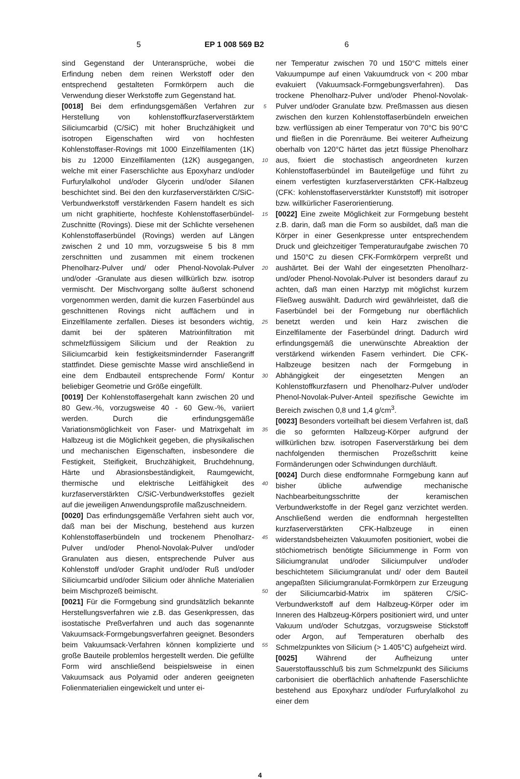5 EP 1 008 569 B2 6
sind Gegenstand der Unteransprüche, wobei die Erfindung neben dem reinen Werkstoff oder den entsprechend gestalteten Formkörpern auch die Verwendung dieser Werkstoffe zum Gegenstand hat.
[0018] Bei dem erfindungsgemäßen Verfahren zur Herstellung von kohlenstoffkurzfaserverstärktem Siliciumcarbid (C/SiC) mit hoher Bruchzähigkeit und isotropen Eigenschaften wird von hochfesten Kohlenstoffaser-Rovings mit 1000 Einzelfilamenten (1K) bis zu 12000 Einzelfilamenten (12K) ausgegangen, welche mit einer Faserschlichte aus Epoxyharz und/oder Furfurylalkohol und/oder Glycerin und/oder Silanen beschichtet sind. Bei den den kurzfaserverstärkten C/SiC-Verbundwerkstoff verstärkenden Fasern handelt es sich um nicht graphitierte, hochfeste Kohlenstoffaserbündel-Zuschnitte (Rovings). Diese mit der Schlichte versehenen Kohlenstoffaserbündel (Rovings) werden auf Längen zwischen 2 und 10 mm, vorzugsweise 5 bis 8 mm zerschnitten und zusammen mit einem trockenen Phenolharz-Pulver und/ oder Phenol-Novolak-Pulver und/oder -Granulate aus diesen willkürlich bzw. isotrop vermischt. Der Mischvorgang sollte äußerst schonend vorgenommen werden, damit die kurzen Faserbündel aus geschnittenen Rovings nicht auffächern und in Einzelfilamente zerfallen. Dieses ist besonders wichtig, damit bei der späteren Matrixinfiltration mit schmelzflüssigem Silicium und der Reaktion zu Siliciumcarbid kein festigkeitsmindernder Faserangriff stattfindet. Diese gemischte Masse wird anschließend in eine dem Endbauteil entsprechende Form/ Kontur beliebiger Geometrie und Größe eingefüllt.
[0019] Der Kohlenstoffasergehalt kann zwischen 20 und 80 Gew.-%, vorzugsweise 40 - 60 Gew.-%, variiert werden. Durch die erfindungsgemäße Variationsmöglichkeit von Faser- und Matrixgehalt im Halbzeug ist die Möglichkeit gegeben, die physikalischen und mechanischen Eigenschaften, insbesondere die Festigkeit, Steifigkeit, Bruchzähigkeit, Bruchdehnung, Härte und Abrasionsbeständigkeit, Raumgewicht, thermische und elektrische Leitfähigkeit des kurzfaserverstärkten C/SiC-Verbundwerkstoffes gezielt auf die jeweiligen Anwendungsprofile maßzuschneidern.
[0020] Das erfindungsgemäße Verfahren sieht auch vor, daß man bei der Mischung, bestehend aus kurzen Kohlenstoffaserbündeln und trockenem Phenolharz-Pulver und/oder Phenol-Novolak-Pulver und/oder Granulaten aus diesen, entsprechende Pulver aus Kohlenstoff und/oder Graphit und/oder Ruß und/oder Siliciumcarbid und/oder Silicium oder ähnliche Materialien beim Mischprozeß beimischt.
[0021] Für die Formgebung sind grundsätzlich bekannte Herstellungsverfahren wie z.B. das Gesenkpressen, das isostatische Preßverfahren und auch das sogenannte Vakuumsack-Formgebungsverfahren geeignet. Besonders beim Vakuumsack-Verfahren können komplizierte und große Bauteile problemlos hergestellt werden. Die gefüllte Form wird anschließend beispielsweise in einen Vakuumsack aus Polyamid oder anderen geeigneten Folienmaterialien eingewickelt und unter ei-
5
10
15
20
25
30
35
40
45
50
55
ner Temperatur zwischen 70 und 150°C mittels einer Vakuumpumpe auf einen Vakuumdruck von < 200 mbar evakuiert (Vakuumsack-Formgebungsverfahren). Das trockene Phenolharz-Pulver und/oder Phenol-Novolak-Pulver und/oder Granulate bzw. Preßmassen aus diesen zwischen den kurzen Kohlenstoffaserbündeln erweichen bzw. verflüssigen ab einer Temperatur von 70°C bis 90°C und fließen in die Porenräume. Bei weiterer Aufheizung oberhalb von 120°C härtet das jetzt flüssige Phenolharz aus, fixiert die stochastisch angeordneten kurzen Kohlenstoffaserbündel im Bauteilgefüge und führt zu einem verfestigten kurzfaserverstärkten CFK-Halbzeug (CFK: kohlenstoffaserverstärkter Kunststoff) mit isotroper bzw. willkürlicher Faserorientierung.
[0022] Eine zweite Möglichkeit zur Formgebung besteht z.B. darin, daß man die Form so ausbildet, daß man die Körper in einer Gesenkpresse unter entsprechendem Druck und gleichzeitiger Temperaturaufgabe zwischen 70 und 150°C zu diesen CFK-Formkörpern verpreßt und aushärtet. Bei der Wahl der eingesetzten Phenolharz- und/oder Phenol-Novolak-Pulver ist besonders darauf zu achten, daß man einen Harztyp mit möglichst kurzem Fließweg auswählt. Dadurch wird gewährleistet, daß die Faserbündel bei der Formgebung nur oberflächlich benetzt werden und kein Harz zwischen die Einzelfilamente der Faserbündel dringt. Dadurch wird erfindungsgemäß die unerwünschte Abreaktion der verstärkend wirkenden Fasern verhindert. Die CFK-Halbzeuge besitzen nach der Formgebung in Abhängigkeit der eingesetzten Mengen an Kohlenstoffkurzfasern und Phenolharz-Pulver und/oder Phenol-Novolak-Pulver-Anteil spezifische Gewichte im Bereich zwischen 0,8 und 1,4 g/cm<sup>3</sup>.
[0023] Besonders vorteilhaft bei diesem Verfahren ist, daß die so geformten Halbzeug-Körper aufgrund der willkürlichen bzw. isotropen Faserverstärkung bei dem nachfolgenden thermischen Prozeßschritt keine Formänderungen oder Schwindungen durchläuft.
[0024] Durch diese endformnahe Formgebung kann auf bisher übliche aufwendige mechanische Nachbearbeitungsschritte der keramischen Verbundwerkstoffe in der Regel ganz verzichtet werden. Anschließend werden die endformnah hergestellten kurzfaserverstärkten CFK-Halbzeuge in einen widerstandsbeheizten Vakuumofen positioniert, wobei die stöchiometrisch benötigte Siliciummenge in Form von Siliciumgranulat und/oder Siliciumpulver und/oder beschichtetem Siliciumgranulat und/ oder dem Bauteil angepaßten Siliciumgranulat-Formkörpern zur Erzeugung der Siliciumcarbid-Matrix im späteren C/SiC-Verbundwerkstoff auf dem Halbzeug-Körper oder im Inneren des Halbzeug-Körpers positioniert wird, und unter Vakuum und/oder Schutzgas, vorzugsweise Stickstoff oder Argon, auf Temperaturen oberhalb des Schmelzpunktes von Silicium (> 1.405°C) aufgeheizt wird.
[0025] Während der Aufheizung unter Sauerstoffausschluß bis zum Schmelzpunkt des Siliciums carbonisiert die oberflächlich anhaftende Faserschlichte bestehend aus Epoxyharz und/oder Furfurylalkohol zu einer dem
4